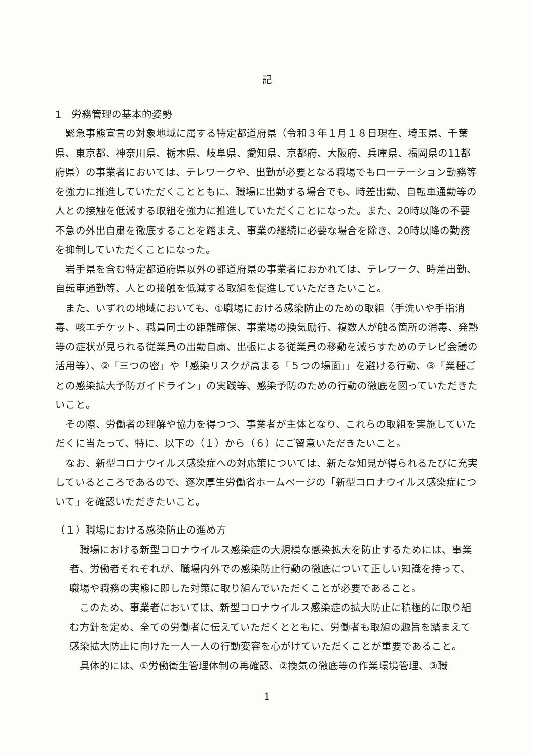記
1　労務管理の基本的姿勢
緊急事態宣言の対象地域に属する特定都道府県（令和３年１月１８日現在、埼玉県、千葉県、東京都、神奈川県、栃木県、岐阜県、愛知県、京都府、大阪府、兵庫県、福岡県の11都府県）の事業者においては、テレワークや、出勤が必要となる職場でもローテーション勤務等を強力に推進していただくことともに、職場に出勤する場合でも、時差出勤、自転車通勤等の人との接触を低減する取組を強力に推進していただくことになった。また、20時以降の不要不急の外出自粛を徹底することを踏まえ、事業の継続に必要な場合を除き、20時以降の勤務を抑制していただくことになった。
岩手県を含む特定都道府県以外の都道府県の事業者におかれては、テレワーク、時差出勤、自転車通勤等、人との接触を低減する取組を促進していただきたいこと。
また、いずれの地域においても、①職場における感染防止のための取組（手洗いや手指消毒、咳エチケット、職員同士の距離確保、事業場の換気励行、複数人が触る箇所の消毒、発熱等の症状が見られる従業員の出勤自粛、出張による従業員の移動を減らすためのテレビ会議の活用等）、②「三つの密」や「感染リスクが高まる「５つの場面」」を避ける行動、③「業種ごとの感染拡大予防ガイドライン」の実践等、感染予防のための行動の徹底を図っていただきたいこと。
その際、労働者の理解や協力を得つつ、事業者が主体となり、これらの取組を実施していただくに当たって、特に、以下の（１）から（６）にご留意いただきたいこと。
なお、新型コロナウイルス感染症への対応策については、新たな知見が得られるたびに充実しているところであるので、逐次厚生労働省ホームページの「新型コロナウイルス感染症について」を確認いただきたいこと。
（１）職場における感染防止の進め方
職場における新型コロナウイルス感染症の大規模な感染拡大を防止するためには、事業者、労働者それぞれが、職場内外での感染防止行動の徹底について正しい知識を持って、職場や職務の実態に即した対策に取り組んでいただくことが必要であること。
このため、事業者においては、新型コロナウイルス感染症の拡大防止に積極的に取り組む方針を定め、全ての労働者に伝えていただくとともに、労働者も取組の趣旨を踏まえて感染拡大防止に向けた一人一人の行動変容を心がけていただくことが重要であること。
具体的には、①労働衛生管理体制の再確認、②換気の徹底等の作業環境管理、③職
1